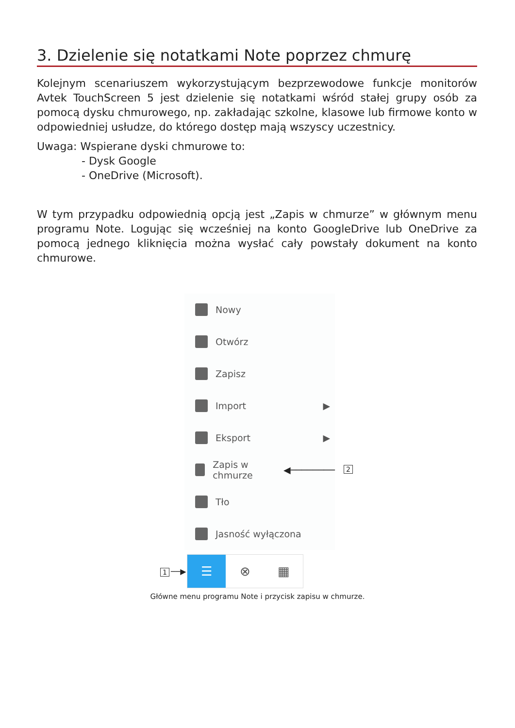3. Dzielenie się notatkami Note poprzez chmurę
Kolejnym scenariuszem wykorzystującym bezprzewodowe funkcje monitorów Avtek TouchScreen 5 jest dzielenie się notatkami wśród stałej grupy osób za pomocą dysku chmurowego, np. zakładając szkolne, klasowe lub firmowe konto w odpowiedniej usłudze, do którego dostęp mają wszyscy uczestnicy.
Uwaga: Wspierane dyski chmurowe to:
- Dysk Google
- OneDrive (Microsoft).
W tym przypadku odpowiednią opcją jest „Zapis w chmurze” w głównym menu programu Note. Logując się wcześniej na konto GoogleDrive lub OneDrive za pomocą jednego kliknięcia można wysłać cały powstały dokument na konto chmurowe.
Nowy
Otwórz
Zapisz
Import ▶
Eksport ▶
Zapis w chmurze ◀────────
Tło
Jasność wyłączona
2
1 ──▶
☰ ⊗ ▦
Główne menu programu Note i przycisk zapisu w chmurze.